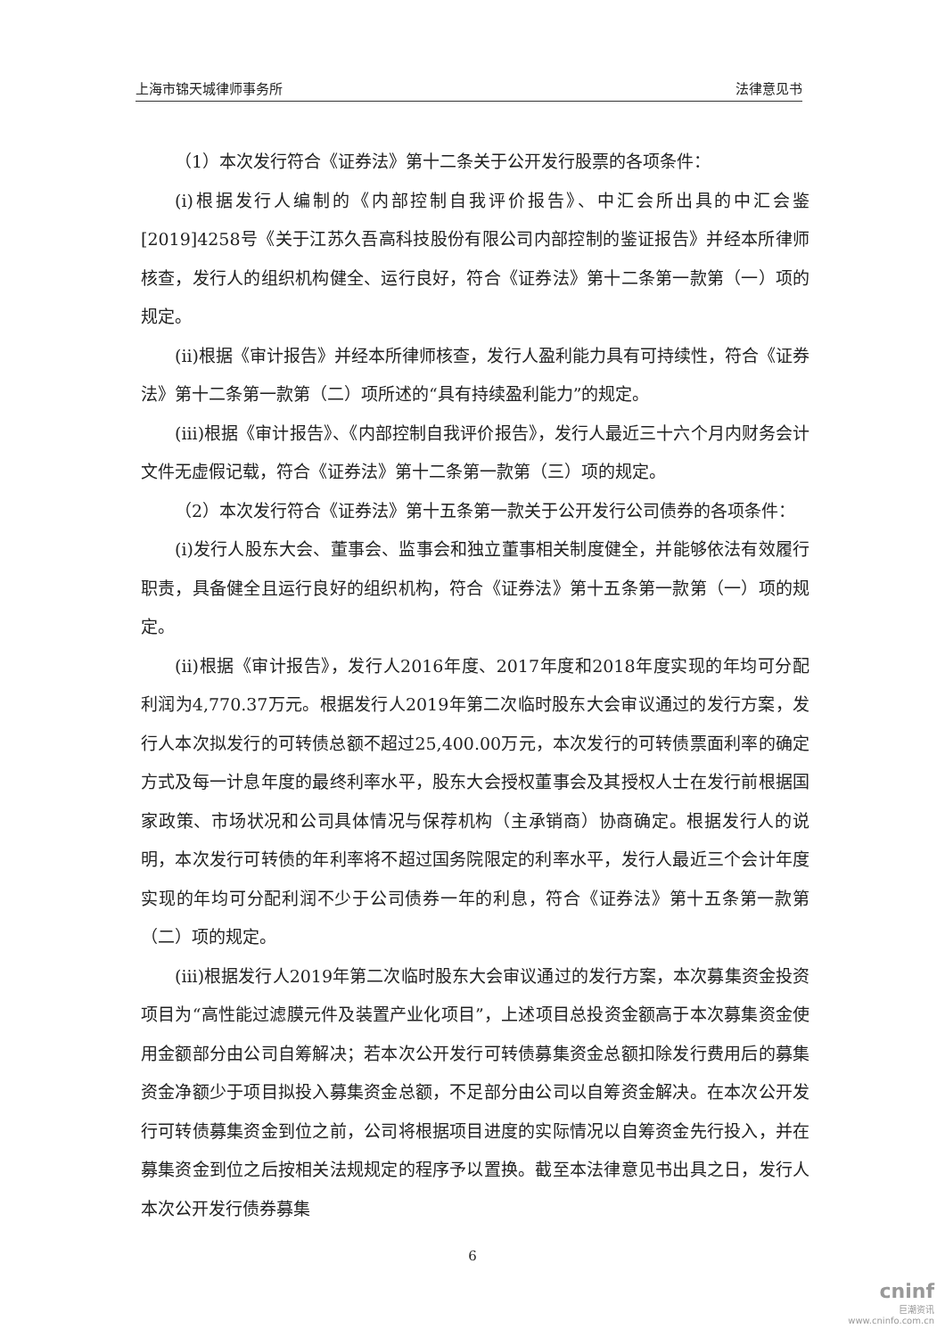上海市锦天城律师事务所 法律意见书
（1）本次发行符合《证券法》第十二条关于公开发行股票的各项条件：
(i)根据发行人编制的《内部控制自我评价报告》、中汇会所出具的中汇会鉴[2019]4258号《关于江苏久吾高科技股份有限公司内部控制的鉴证报告》并经本所律师核查，发行人的组织机构健全、运行良好，符合《证券法》第十二条第一款第（一）项的规定。
(ii)根据《审计报告》并经本所律师核查，发行人盈利能力具有可持续性，符合《证券法》第十二条第一款第（二）项所述的“具有持续盈利能力”的规定。
(iii)根据《审计报告》、《内部控制自我评价报告》，发行人最近三十六个月内财务会计文件无虚假记载，符合《证券法》第十二条第一款第（三）项的规定。
（2）本次发行符合《证券法》第十五条第一款关于公开发行公司债券的各项条件：
(i)发行人股东大会、董事会、监事会和独立董事相关制度健全，并能够依法有效履行职责，具备健全且运行良好的组织机构，符合《证券法》第十五条第一款第（一）项的规定。
(ii)根据《审计报告》，发行人2016年度、2017年度和2018年度实现的年均可分配利润为4,770.37万元。根据发行人2019年第二次临时股东大会审议通过的发行方案，发行人本次拟发行的可转债总额不超过25,400.00万元，本次发行的可转债票面利率的确定方式及每一计息年度的最终利率水平，股东大会授权董事会及其授权人士在发行前根据国家政策、市场状况和公司具体情况与保荐机构（主承销商）协商确定。根据发行人的说明，本次发行可转债的年利率将不超过国务院限定的利率水平，发行人最近三个会计年度实现的年均可分配利润不少于公司债券一年的利息，符合《证券法》第十五条第一款第（二）项的规定。
(iii)根据发行人2019年第二次临时股东大会审议通过的发行方案，本次募集资金投资项目为“高性能过滤膜元件及装置产业化项目”，上述项目总投资金额高于本次募集资金使用金额部分由公司自筹解决；若本次公开发行可转债募集资金总额扣除发行费用后的募集资金净额少于项目拟投入募集资金总额，不足部分由公司以自筹资金解决。在本次公开发行可转债募集资金到位之前，公司将根据项目进度的实际情况以自筹资金先行投入，并在募集资金到位之后按相关法规规定的程序予以置换。截至本法律意见书出具之日，发行人本次公开发行债券募集
6
cninf
巨潮资讯
www.cninfo.com.cn